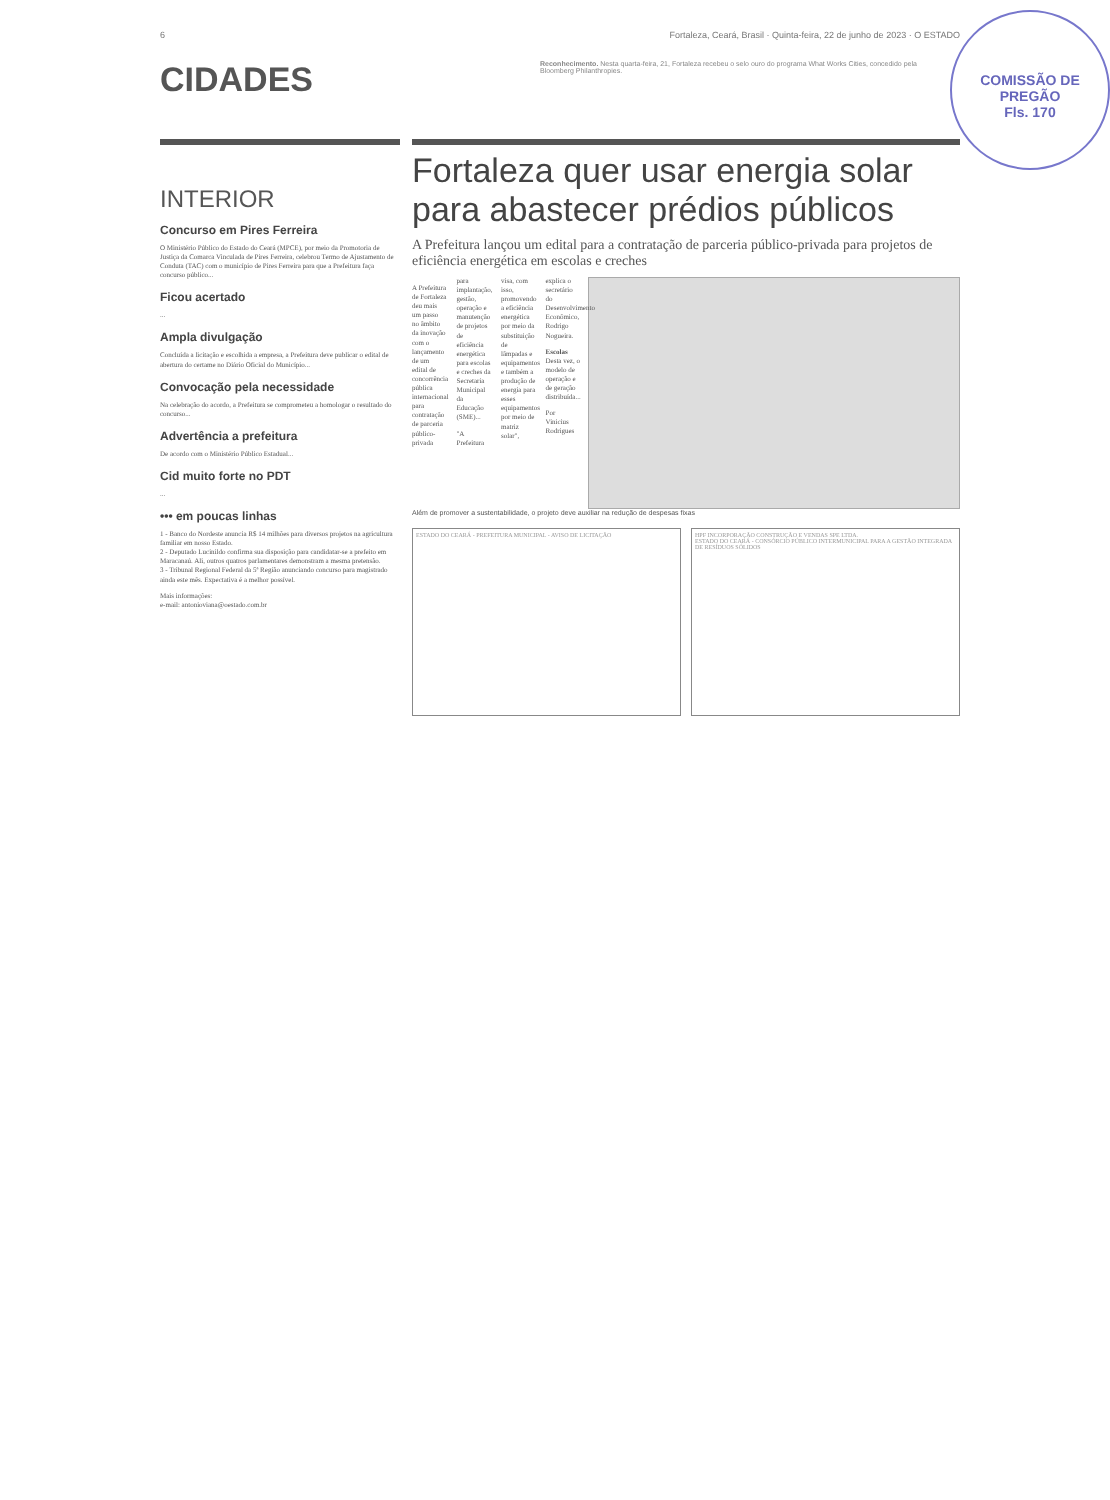6 Fortaleza, Ceará, Brasil · Quinta-feira, 22 de junho de 2023 · O ESTADO
COMISSÃO DE PREGÃO
Fls. 170
CIDADES
Reconhecimento. Nesta quarta-feira, 21, Fortaleza recebeu o selo ouro do programa What Works Cities, concedido pela Bloomberg Philanthropies.
INTERIOR
Concurso em Pires Ferreira
O Ministério Público do Estado do Ceará (MPCE), por meio da Promotoria de Justiça da Comarca Vinculada de Pires Ferreira, celebrou Termo de Ajustamento de Conduta (TAC) com o município de Pires Ferreira para que a Prefeitura faça concurso público...
Ficou acertado
...
Ampla divulgação
Concluída a licitação e escolhida a empresa, a Prefeitura deve publicar o edital de abertura do certame no Diário Oficial do Município...
Convocação pela necessidade
Na celebração do acordo, a Prefeitura se comprometeu a homologar o resultado do concurso...
Advertência a prefeitura
De acordo com o Ministério Público Estadual...
Cid muito forte no PDT
...
••• em poucas linhas
1 - Banco do Nordeste anuncia R$ 14 milhões para diversos projetos na agricultura familiar em nosso Estado.
2 - Deputado Lucinildo confirma sua disposição para candidatar-se a prefeito em Maracanaú. Ali, outros quatros parlamentares demonstram a mesma pretensão.
3 - Tribunal Regional Federal da 5ª Região anunciando concurso para magistrado ainda este mês. Expectativa é a melhor possível.
Mais informações:
e-mail: antonioviana@oestado.com.br
Fortaleza quer usar energia solar para abastecer prédios públicos
A Prefeitura lançou um edital para a contratação de parceria público-privada para projetos de eficiência energética em escolas e creches
A Prefeitura de Fortaleza deu mais um passo no âmbito da inovação com o lançamento de um edital de concorrência pública internacional para contratação de parceria público-privada para implantação, gestão, operação e manutenção de projetos de eficiência energética para escolas e creches da Secretaria Municipal da Educação (SME)...
"A Prefeitura visa, com isso, promovendo a eficiência energética por meio da substituição de lâmpadas e equipamentos e também a produção de energia para esses equipamentos por meio de matriz solar", explica o secretário do Desenvolvimento Econômico, Rodrigo Nogueira.
Escolas
Desta vez, o modelo de operação e de geração distribuída...
Por Vinicius Rodrigues
Além de promover a sustentabilidade, o projeto deve auxiliar na redução de despesas fixas
ESTADO DO CEARÁ - PREFEITURA MUNICIPAL - AVISO DE LICITAÇÃO
HPF INCORPORAÇÃO CONSTRUÇÃO E VENDAS SPE LTDA.
ESTADO DO CEARÁ - CONSÓRCIO PÚBLICO INTERMUNICIPAL PARA A GESTÃO INTEGRADA DE RESÍDUOS SÓLIDOS